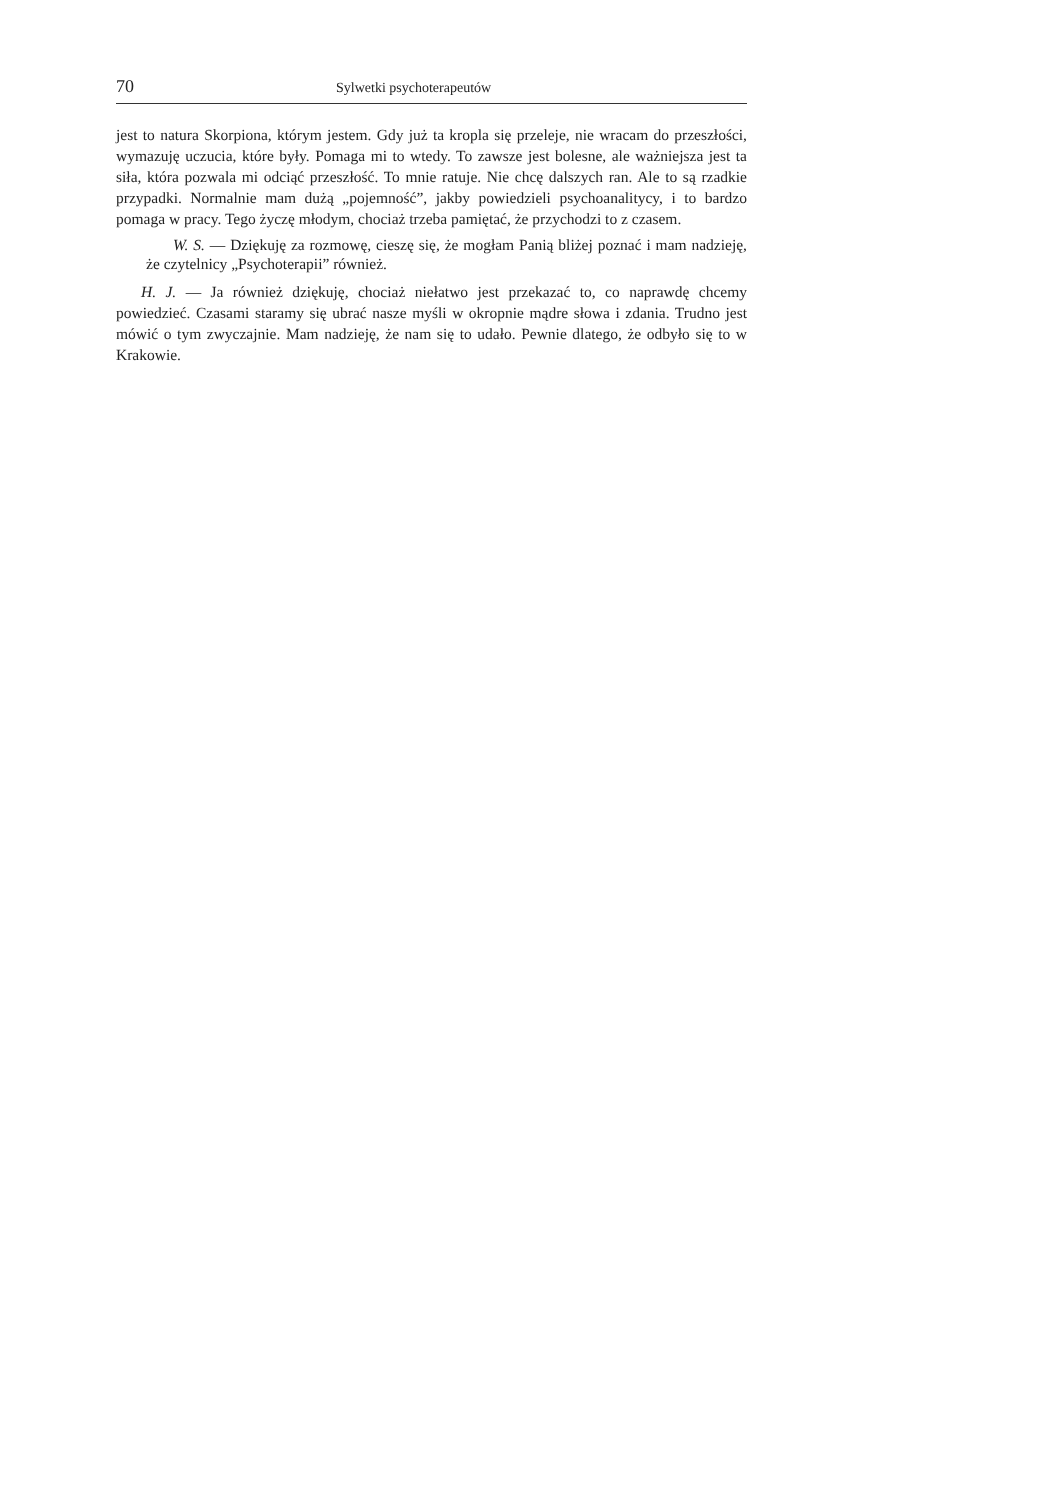70 Sylwetki psychoterapeutów
jest to natura Skorpiona, którym jestem. Gdy już ta kropla się przeleje, nie wracam do przeszłości, wymazuję uczucia, które były. Pomaga mi to wtedy. To zawsze jest bolesne, ale ważniejsza jest ta siła, która pozwala mi odciąć przeszłość. To mnie ratuje. Nie chcę dalszych ran. Ale to są rzadkie przypadki. Normalnie mam dużą „pojemność”, jakby powiedzieli psychoanalitycy, i to bardzo pomaga w pracy. Tego życzę młodym, chociaż trzeba pamiętać, że przychodzi to z czasem.
W. S. — Dziękuję za rozmowę, cieszę się, że mogłam Panią bliżej poznać i mam nadzieję, że czytelnicy „Psychoterapii” również.
H. J. — Ja również dziękuję, chociaż niełatwo jest przekazać to, co naprawdę chcemy powiedzieć. Czasami staramy się ubrać nasze myśli w okropnie mądre słowa i zdania. Trudno jest mówić o tym zwyczajnie. Mam nadzieję, że nam się to udało. Pewnie dlatego, że odbyło się to w Krakowie.